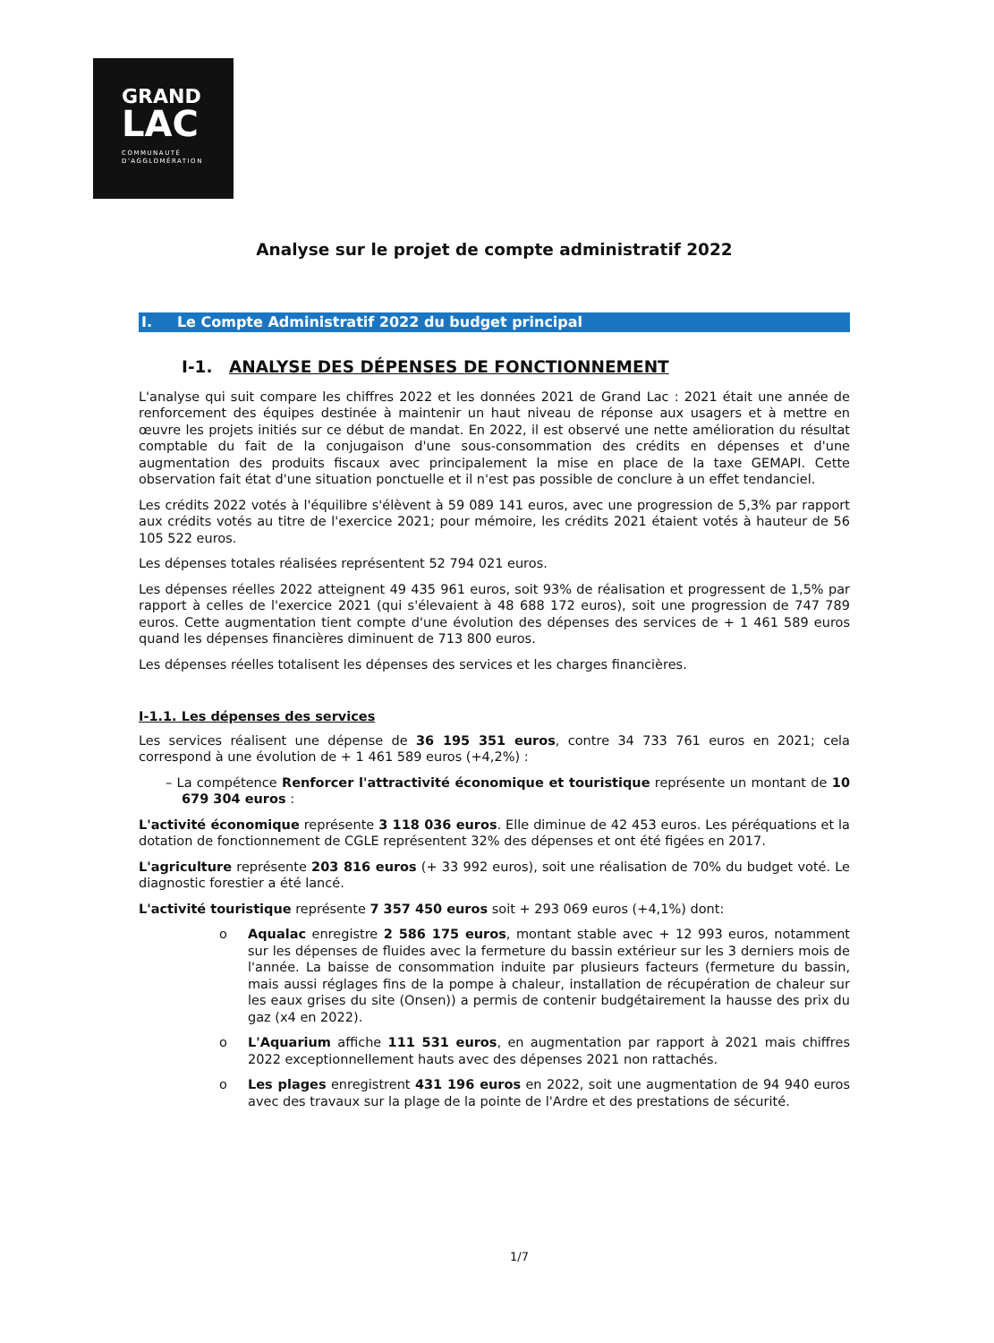GRAND
LAC
COMMUNAUTÉ
D'AGGLOMÉRATION
Analyse sur le projet de compte administratif 2022
I. Le Compte Administratif 2022 du budget principal
I-1. ANALYSE DES DÉPENSES DE FONCTIONNEMENT
L'analyse qui suit compare les chiffres 2022 et les données 2021 de Grand Lac : 2021 était une année de renforcement des équipes destinée à maintenir un haut niveau de réponse aux usagers et à mettre en œuvre les projets initiés sur ce début de mandat. En 2022, il est observé une nette amélioration du résultat comptable du fait de la conjugaison d'une sous-consommation des crédits en dépenses et d'une augmentation des produits fiscaux avec principalement la mise en place de la taxe GEMAPI. Cette observation fait état d'une situation ponctuelle et il n'est pas possible de conclure à un effet tendanciel.
Les crédits 2022 votés à l'équilibre s'élèvent à 59 089 141 euros, avec une progression de 5,3% par rapport aux crédits votés au titre de l'exercice 2021; pour mémoire, les crédits 2021 étaient votés à hauteur de 56 105 522 euros.
Les dépenses totales réalisées représentent 52 794 021 euros.
Les dépenses réelles 2022 atteignent 49 435 961 euros, soit 93% de réalisation et progressent de 1,5% par rapport à celles de l'exercice 2021 (qui s'élevaient à 48 688 172 euros), soit une progression de 747 789 euros. Cette augmentation tient compte d'une évolution des dépenses des services de + 1 461 589 euros quand les dépenses financières diminuent de 713 800 euros.
Les dépenses réelles totalisent les dépenses des services et les charges financières.
I-1.1. Les dépenses des services
Les services réalisent une dépense de 36 195 351 euros, contre 34 733 761 euros en 2021; cela correspond à une évolution de + 1 461 589 euros (+4,2%) :
– La compétence Renforcer l'attractivité économique et touristique représente un montant de 10 679 304 euros :
L'activité économique représente 3 118 036 euros. Elle diminue de 42 453 euros. Les péréquations et la dotation de fonctionnement de CGLE représentent 32% des dépenses et ont été figées en 2017.
L'agriculture représente 203 816 euros (+ 33 992 euros), soit une réalisation de 70% du budget voté. Le diagnostic forestier a été lancé.
L'activité touristique représente 7 357 450 euros soit + 293 069 euros (+4,1%) dont:
o Aqualac enregistre 2 586 175 euros, montant stable avec + 12 993 euros, notamment sur les dépenses de fluides avec la fermeture du bassin extérieur sur les 3 derniers mois de l'année. La baisse de consommation induite par plusieurs facteurs (fermeture du bassin, mais aussi réglages fins de la pompe à chaleur, installation de récupération de chaleur sur les eaux grises du site (Onsen)) a permis de contenir budgétairement la hausse des prix du gaz (x4 en 2022).
o L'Aquarium affiche 111 531 euros, en augmentation par rapport à 2021 mais chiffres 2022 exceptionnellement hauts avec des dépenses 2021 non rattachés.
o Les plages enregistrent 431 196 euros en 2022, soit une augmentation de 94 940 euros avec des travaux sur la plage de la pointe de l'Ardre et des prestations de sécurité.
1/7